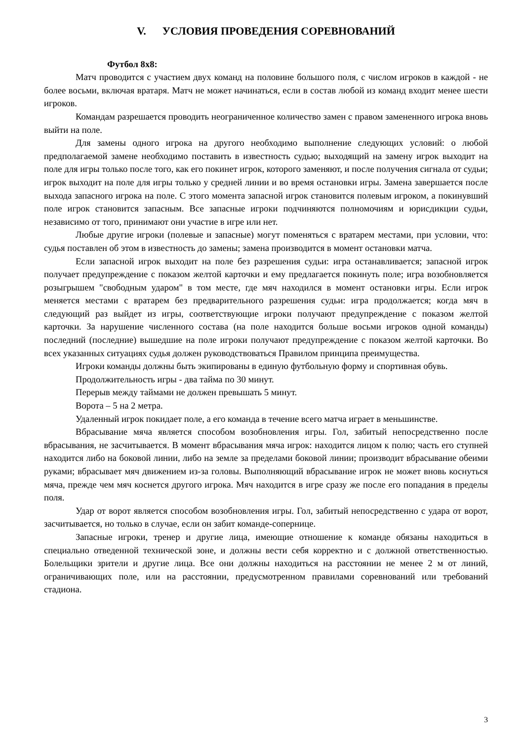V. УСЛОВИЯ ПРОВЕДЕНИЯ СОРЕВНОВАНИЙ
Футбол 8х8:
Матч проводится с участием двух команд на половине большого поля, с числом игроков в каждой - не более восьми, включая вратаря. Матч не может начинаться, если в состав любой из команд входит менее шести игроков.
Командам разрешается проводить неограниченное количество замен с правом замененного игрока вновь выйти на поле.
Для замены одного игрока на другого необходимо выполнение следующих условий: о любой предполагаемой замене необходимо поставить в известность судью; выходящий на замену игрок выходит на поле для игры только после того, как его покинет игрок, которого заменяют, и после получения сигнала от судьи; игрок выходит на поле для игры только у средней линии и во время остановки игры. Замена завершается после выхода запасного игрока на поле. С этого момента запасной игрок становится полевым игроком, а покинувший поле игрок становится запасным. Все запасные игроки подчиняются полномочиям и юрисдикции судьи, независимо от того, принимают они участие в игре или нет.
Любые другие игроки (полевые и запасные) могут поменяться с вратарем местами, при условии, что: судья поставлен об этом в известность до замены; замена производится в момент остановки матча.
Если запасной игрок выходит на поле без разрешения судьи: игра останавливается; запасной игрок получает предупреждение с показом желтой карточки и ему предлагается покинуть поле; игра возобновляется розыгрышем "свободным ударом" в том месте, где мяч находился в момент остановки игры. Если игрок меняется местами с вратарем без предварительного разрешения судьи: игра продолжается; когда мяч в следующий раз выйдет из игры, соответствующие игроки получают предупреждение с показом желтой карточки. За нарушение численного состава (на поле находится больше восьми игроков одной команды) последний (последние) вышедшие на поле игроки получают предупреждение с показом желтой карточки. Во всех указанных ситуациях судья должен руководствоваться Правилом принципа преимущества.
Игроки команды должны быть экипированы в единую футбольную форму и спортивная обувь.
Продолжительность игры - два тайма по 30 минут.
Перерыв между таймами не должен превышать 5 минут.
Ворота – 5 на 2 метра.
Удаленный игрок покидает поле, а его команда в течение всего матча играет в меньшинстве.
Вбрасывание мяча является способом возобновления игры. Гол, забитый непосредственно после вбрасывания, не засчитывается. В момент вбрасывания мяча игрок: находится лицом к полю; часть его ступней находится либо на боковой линии, либо на земле за пределами боковой линии; производит вбрасывание обеими руками; вбрасывает мяч движением из-за головы. Выполняющий вбрасывание игрок не может вновь коснуться мяча, прежде чем мяч коснется другого игрока. Мяч находится в игре сразу же после его попадания в пределы поля.
Удар от ворот является способом возобновления игры. Гол, забитый непосредственно с удара от ворот, засчитывается, но только в случае, если он забит команде-сопернице.
Запасные игроки, тренер и другие лица, имеющие отношение к команде обязаны находиться в специально отведенной технической зоне, и должны вести себя корректно и с должной ответственностью. Болельщики зрители и другие лица. Все они должны находиться на расстоянии не менее 2 м от линий, ограничивающих поле, или на расстоянии, предусмотренном правилами соревнований или требований стадиона.
3